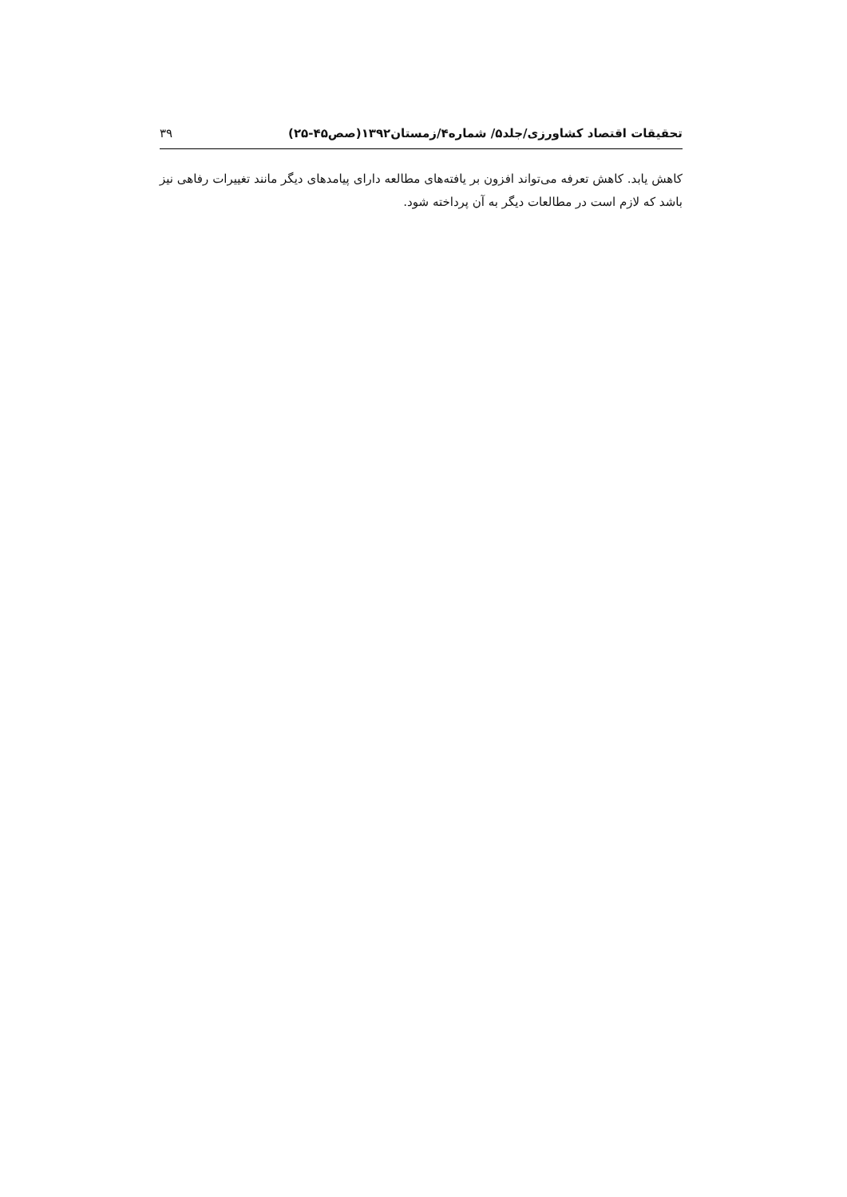تحقیقات اقتصاد کشاورزی/جلد۵/ شماره۴/زمستان۱۳۹۲(صص۴۵-۲۵) ۳۹
کاهش یابد. کاهش تعرفه می‌تواند افزون بر یافته‌های مطالعه دارای پیامدهای دیگر مانند تغییرات رفاهی نیز باشد که لازم است در مطالعات دیگر به آن پرداخته شود.